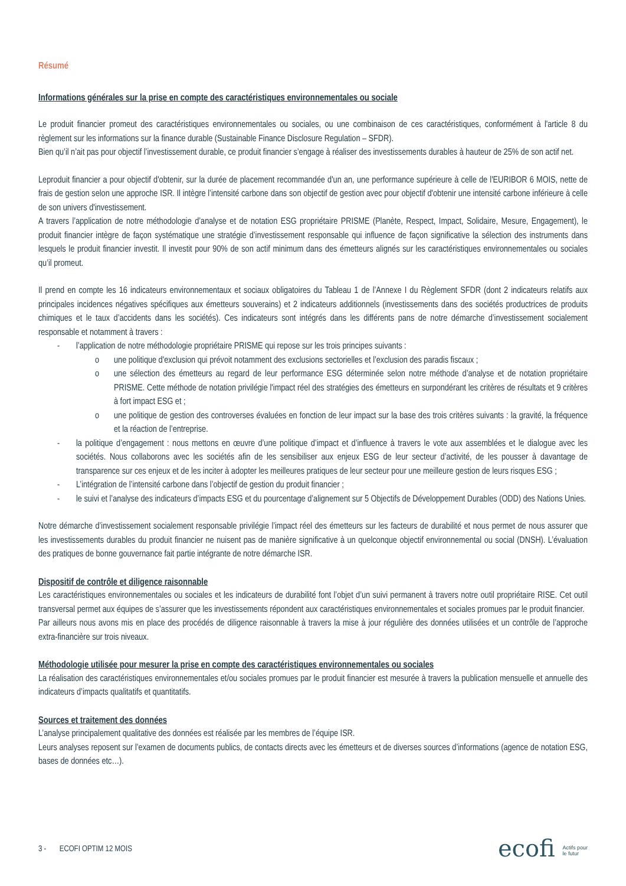Résumé
Informations générales sur la prise en compte des caractéristiques environnementales ou sociale
Le produit financier promeut des caractéristiques environnementales ou sociales, ou une combinaison de ces caractéristiques, conformément à l'article 8 du règlement sur les informations sur la finance durable (Sustainable Finance Disclosure Regulation – SFDR).
Bien qu’il n’ait pas pour objectif l’investissement durable, ce produit financier s’engage à réaliser des investissements durables à hauteur de 25% de son actif net.
Leproduit financier a pour objectif d'obtenir, sur la durée de placement recommandée d'un an, une performance supérieure à celle de l'EURIBOR 6 MOIS, nette de frais de gestion selon une approche ISR. Il intègre l’intensité carbone dans son objectif de gestion avec pour objectif d'obtenir une intensité carbone inférieure à celle de son univers d'investissement.
A travers l’application de notre méthodologie d’analyse et de notation ESG propriétaire PRISME (Planète, Respect, Impact, Solidaire, Mesure, Engagement), le produit financier intègre de façon systématique une stratégie d’investissement responsable qui influence de façon significative la sélection des instruments dans lesquels le produit financier investit. Il investit pour 90% de son actif minimum dans des émetteurs alignés sur les caractéristiques environnementales ou sociales qu’il promeut.
Il prend en compte les 16 indicateurs environnementaux et sociaux obligatoires du Tableau 1 de l’Annexe I du Règlement SFDR (dont 2 indicateurs relatifs aux principales incidences négatives spécifiques aux émetteurs souverains) et 2 indicateurs additionnels (investissements dans des sociétés productrices de produits chimiques et le taux d’accidents dans les sociétés). Ces indicateurs sont intégrés dans les différents pans de notre démarche d’investissement socialement responsable et notamment à travers :
- l’application de notre méthodologie propriétaire PRISME qui repose sur les trois principes suivants :
o une politique d'exclusion qui prévoit notamment des exclusions sectorielles et l’exclusion des paradis fiscaux ;
o une sélection des émetteurs au regard de leur performance ESG déterminée selon notre méthode d’analyse et de notation propriétaire PRISME. Cette méthode de notation privilégie l'impact réel des stratégies des émetteurs en surpondérant les critères de résultats et 9 critères à fort impact ESG et ;
o une politique de gestion des controverses évaluées en fonction de leur impact sur la base des trois critères suivants : la gravité, la fréquence et la réaction de l’entreprise.
- la politique d’engagement : nous mettons en œuvre d’une politique d’impact et d’influence à travers le vote aux assemblées et le dialogue avec les sociétés. Nous collaborons avec les sociétés afin de les sensibiliser aux enjeux ESG de leur secteur d’activité, de les pousser à davantage de transparence sur ces enjeux et de les inciter à adopter les meilleures pratiques de leur secteur pour une meilleure gestion de leurs risques ESG ;
- L’intégration de l’intensité carbone dans l’objectif de gestion du produit financier ;
- le suivi et l’analyse des indicateurs d’impacts ESG et du pourcentage d’alignement sur 5 Objectifs de Développement Durables (ODD) des Nations Unies.
Notre démarche d’investissement socialement responsable privilégie l’impact réel des émetteurs sur les facteurs de durabilité et nous permet de nous assurer que les investissements durables du produit financier ne nuisent pas de manière significative à un quelconque objectif environnemental ou social (DNSH). L’évaluation des pratiques de bonne gouvernance fait partie intégrante de notre démarche ISR.
Dispositif de contrôle et diligence raisonnable
Les caractéristiques environnementales ou sociales et les indicateurs de durabilité font l’objet d’un suivi permanent à travers notre outil propriétaire RISE. Cet outil transversal permet aux équipes de s’assurer que les investissements répondent aux caractéristiques environnementales et sociales promues par le produit financier.
Par ailleurs nous avons mis en place des procédés de diligence raisonnable à travers la mise à jour régulière des données utilisées et un contrôle de l’approche extra-financière sur trois niveaux.
Méthodologie utilisée pour mesurer la prise en compte des caractéristiques environnementales ou sociales
La réalisation des caractéristiques environnementales et/ou sociales promues par le produit financier est mesurée à travers la publication mensuelle et annuelle des indicateurs d’impacts qualitatifs et quantitatifs.
Sources et traitement des données
L’analyse principalement qualitative des données est réalisée par les membres de l’équipe ISR.
Leurs analyses reposent sur l’examen de documents publics, de contacts directs avec les émetteurs et de diverses sources d’informations (agence de notation ESG, bases de données etc…).
3 - ECOFI OPTIM 12 MOIS ecofi Actifs pour
le futur